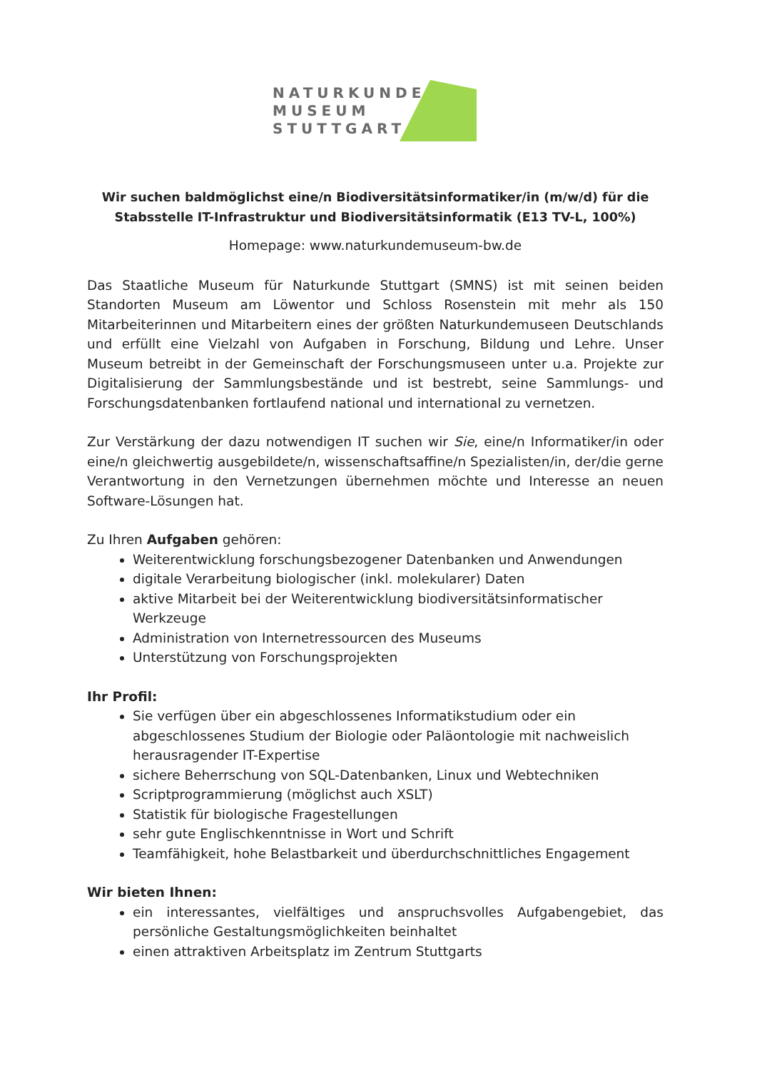NATURKUNDE
MUSEUM
STUTTGART
Wir suchen baldmöglichst eine/n Biodiversitätsinformatiker/in (m/w/d) für die Stabsstelle IT-Infrastruktur und Biodiversitätsinformatik (E13 TV-L, 100%)
Homepage: www.naturkundemuseum-bw.de
Das Staatliche Museum für Naturkunde Stuttgart (SMNS) ist mit seinen beiden Standorten Museum am Löwentor und Schloss Rosenstein mit mehr als 150 Mitarbeiterinnen und Mitarbeitern eines der größten Naturkundemuseen Deutschlands und erfüllt eine Vielzahl von Aufgaben in Forschung, Bildung und Lehre. Unser Museum betreibt in der Gemeinschaft der Forschungsmuseen unter u.a. Projekte zur Digitalisierung der Sammlungsbestände und ist bestrebt, seine Sammlungs- und Forschungsdatenbanken fortlaufend national und international zu vernetzen.
Zur Verstärkung der dazu notwendigen IT suchen wir Sie, eine/n Informatiker/in oder eine/n gleichwertig ausgebildete/n, wissenschaftsaffine/n Spezialisten/in, der/die gerne Verantwortung in den Vernetzungen übernehmen möchte und Interesse an neuen Software-Lösungen hat.
Zu Ihren Aufgaben gehören:
Weiterentwicklung forschungsbezogener Datenbanken und Anwendungen
digitale Verarbeitung biologischer (inkl. molekularer) Daten
aktive Mitarbeit bei der Weiterentwicklung biodiversitätsinformatischer Werkzeuge
Administration von Internetressourcen des Museums
Unterstützung von Forschungsprojekten
Ihr Profil:
Sie verfügen über ein abgeschlossenes Informatikstudium oder ein abgeschlossenes Studium der Biologie oder Paläontologie mit nachweislich herausragender IT-Expertise
sichere Beherrschung von SQL-Datenbanken, Linux und Webtechniken
Scriptprogrammierung (möglichst auch XSLT)
Statistik für biologische Fragestellungen
sehr gute Englischkenntnisse in Wort und Schrift
Teamfähigkeit, hohe Belastbarkeit und überdurchschnittliches Engagement
Wir bieten Ihnen:
ein interessantes, vielfältiges und anspruchsvolles Aufgabengebiet, das persönliche Gestaltungsmöglichkeiten beinhaltet
einen attraktiven Arbeitsplatz im Zentrum Stuttgarts